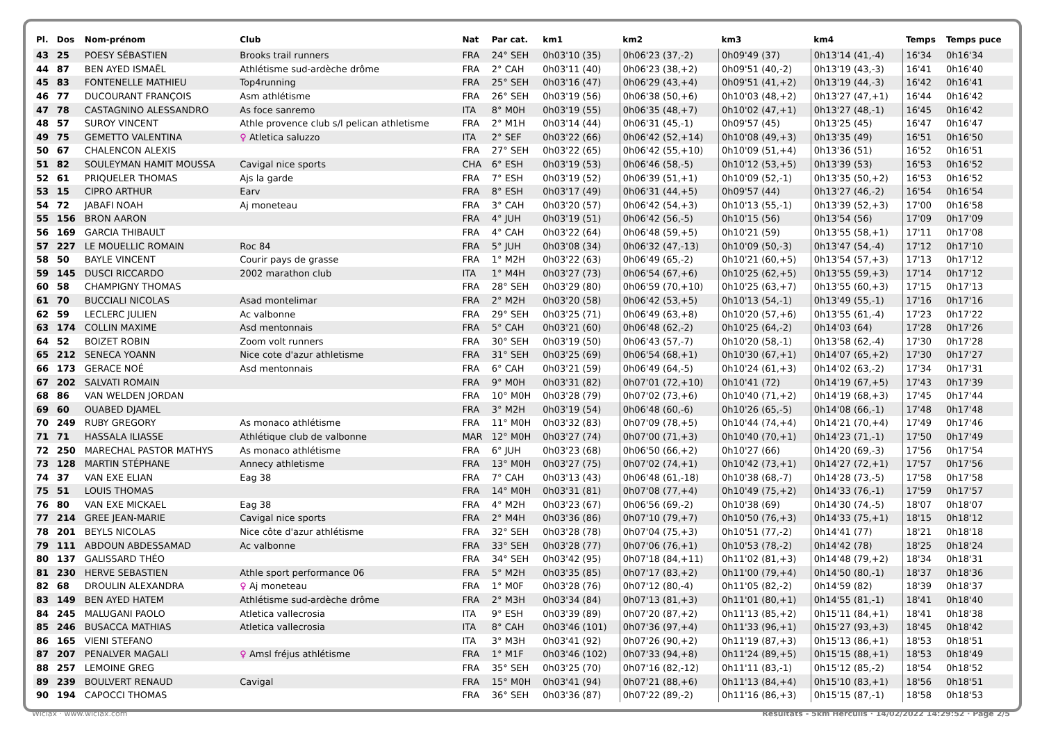| Pl. | Dos | Nom-prénom | Club | Nat | Par cat. | km1 | km2 | km3 | km4 | Temps | Temps puce |
| --- | --- | --- | --- | --- | --- | --- | --- | --- | --- | --- | --- |
| 43 | 25 | POESY SÉBASTIEN | Brooks trail runners | FRA | 24° SEH | 0h03'10 (35) | 0h06'23 (37,-2) | 0h09'49 (37) | 0h13'14 (41,-4) | 16'34 | 0h16'34 |
| 44 | 87 | BEN AYED ISMAËL | Athlétisme sud-ardèche drôme | FRA | 2° CAH | 0h03'11 (40) | 0h06'23 (38,+2) | 0h09'51 (40,-2) | 0h13'19 (43,-3) | 16'41 | 0h16'40 |
| 45 | 83 | FONTENELLE MATHIEU | Top4running | FRA | 25° SEH | 0h03'16 (47) | 0h06'29 (43,+4) | 0h09'51 (41,+2) | 0h13'19 (44,-3) | 16'42 | 0h16'41 |
| 46 | 77 | DUCOURANT FRANÇOIS | Asm athlétisme | FRA | 26° SEH | 0h03'19 (56) | 0h06'38 (50,+6) | 0h10'03 (48,+2) | 0h13'27 (47,+1) | 16'44 | 0h16'42 |
| 47 | 78 | CASTAGNINO ALESSANDRO | As foce sanremo | ITA | 8° M0H | 0h03'19 (55) | 0h06'35 (48,+7) | 0h10'02 (47,+1) | 0h13'27 (48,-1) | 16'45 | 0h16'42 |
| 48 | 57 | SUROY VINCENT | Athle provence club s/l pelican athletisme | FRA | 2° M1H | 0h03'14 (44) | 0h06'31 (45,-1) | 0h09'57 (45) | 0h13'25 (45) | 16'47 | 0h16'47 |
| 49 | 75 | GEMETTO VALENTINA | ♀ Atletica saluzzo | ITA | 2° SEF | 0h03'22 (66) | 0h06'42 (52,+14) | 0h10'08 (49,+3) | 0h13'35 (49) | 16'51 | 0h16'50 |
| 50 | 67 | CHALENCON ALEXIS | | FRA | 27° SEH | 0h03'22 (65) | 0h06'42 (55,+10) | 0h10'09 (51,+4) | 0h13'36 (51) | 16'52 | 0h16'51 |
| 51 | 82 | SOULEYMAN HAMIT MOUSSA | Cavigal nice sports | CHA | 6° ESH | 0h03'19 (53) | 0h06'46 (58,-5) | 0h10'12 (53,+5) | 0h13'39 (53) | 16'53 | 0h16'52 |
| 52 | 61 | PRIQUELER THOMAS | Ajs la garde | FRA | 7° ESH | 0h03'19 (52) | 0h06'39 (51,+1) | 0h10'09 (52,-1) | 0h13'35 (50,+2) | 16'53 | 0h16'52 |
| 53 | 15 | CIPRO ARTHUR | Earv | FRA | 8° ESH | 0h03'17 (49) | 0h06'31 (44,+5) | 0h09'57 (44) | 0h13'27 (46,-2) | 16'54 | 0h16'54 |
| 54 | 72 | JABAFI NOAH | Aj moneteau | FRA | 3° CAH | 0h03'20 (57) | 0h06'42 (54,+3) | 0h10'13 (55,-1) | 0h13'39 (52,+3) | 17'00 | 0h16'58 |
| 55 | 156 | BRON AARON | | FRA | 4° JUH | 0h03'19 (51) | 0h06'42 (56,-5) | 0h10'15 (56) | 0h13'54 (56) | 17'09 | 0h17'09 |
| 56 | 169 | GARCIA THIBAULT | | FRA | 4° CAH | 0h03'22 (64) | 0h06'48 (59,+5) | 0h10'21 (59) | 0h13'55 (58,+1) | 17'11 | 0h17'08 |
| 57 | 227 | LE MOUELLIC ROMAIN | Roc 84 | FRA | 5° JUH | 0h03'08 (34) | 0h06'32 (47,-13) | 0h10'09 (50,-3) | 0h13'47 (54,-4) | 17'12 | 0h17'10 |
| 58 | 50 | BAYLE VINCENT | Courir pays de grasse | FRA | 1° M2H | 0h03'22 (63) | 0h06'49 (65,-2) | 0h10'21 (60,+5) | 0h13'54 (57,+3) | 17'13 | 0h17'12 |
| 59 | 145 | DUSCI RICCARDO | 2002 marathon club | ITA | 1° M4H | 0h03'27 (73) | 0h06'54 (67,+6) | 0h10'25 (62,+5) | 0h13'55 (59,+3) | 17'14 | 0h17'12 |
| 60 | 58 | CHAMPIGNY THOMAS | | FRA | 28° SEH | 0h03'29 (80) | 0h06'59 (70,+10) | 0h10'25 (63,+7) | 0h13'55 (60,+3) | 17'15 | 0h17'13 |
| 61 | 70 | BUCCIALI NICOLAS | Asad montelimar | FRA | 2° M2H | 0h03'20 (58) | 0h06'42 (53,+5) | 0h10'13 (54,-1) | 0h13'49 (55,-1) | 17'16 | 0h17'16 |
| 62 | 59 | LECLERC JULIEN | Ac valbonne | FRA | 29° SEH | 0h03'25 (71) | 0h06'49 (63,+8) | 0h10'20 (57,+6) | 0h13'55 (61,-4) | 17'23 | 0h17'22 |
| 63 | 174 | COLLIN MAXIME | Asd mentonnais | FRA | 5° CAH | 0h03'21 (60) | 0h06'48 (62,-2) | 0h10'25 (64,-2) | 0h14'03 (64) | 17'28 | 0h17'26 |
| 64 | 52 | BOIZET ROBIN | Zoom volt runners | FRA | 30° SEH | 0h03'19 (50) | 0h06'43 (57,-7) | 0h10'20 (58,-1) | 0h13'58 (62,-4) | 17'30 | 0h17'28 |
| 65 | 212 | SENECA YOANN | Nice cote d'azur athletisme | FRA | 31° SEH | 0h03'25 (69) | 0h06'54 (68,+1) | 0h10'30 (67,+1) | 0h14'07 (65,+2) | 17'30 | 0h17'27 |
| 66 | 173 | GERACE NOÉ | Asd mentonnais | FRA | 6° CAH | 0h03'21 (59) | 0h06'49 (64,-5) | 0h10'24 (61,+3) | 0h14'02 (63,-2) | 17'34 | 0h17'31 |
| 67 | 202 | SALVATI ROMAIN | | FRA | 9° M0H | 0h03'31 (82) | 0h07'01 (72,+10) | 0h10'41 (72) | 0h14'19 (67,+5) | 17'43 | 0h17'39 |
| 68 | 86 | VAN WELDEN JORDAN | | FRA | 10° M0H | 0h03'28 (79) | 0h07'02 (73,+6) | 0h10'40 (71,+2) | 0h14'19 (68,+3) | 17'45 | 0h17'44 |
| 69 | 60 | OUABED DJAMEL | | FRA | 3° M2H | 0h03'19 (54) | 0h06'48 (60,-6) | 0h10'26 (65,-5) | 0h14'08 (66,-1) | 17'48 | 0h17'48 |
| 70 | 249 | RUBY GREGORY | As monaco athlétisme | FRA | 11° M0H | 0h03'32 (83) | 0h07'09 (78,+5) | 0h10'44 (74,+4) | 0h14'21 (70,+4) | 17'49 | 0h17'46 |
| 71 | 71 | HASSALA ILIASSE | Athlétique club de valbonne | MAR | 12° M0H | 0h03'27 (74) | 0h07'00 (71,+3) | 0h10'40 (70,+1) | 0h14'23 (71,-1) | 17'50 | 0h17'49 |
| 72 | 250 | MARECHAL PASTOR MATHYS | As monaco athlétisme | FRA | 6° JUH | 0h03'23 (68) | 0h06'50 (66,+2) | 0h10'27 (66) | 0h14'20 (69,-3) | 17'56 | 0h17'54 |
| 73 | 128 | MARTIN STÉPHANE | Annecy athletisme | FRA | 13° M0H | 0h03'27 (75) | 0h07'02 (74,+1) | 0h10'42 (73,+1) | 0h14'27 (72,+1) | 17'57 | 0h17'56 |
| 74 | 37 | VAN EXE ELIAN | Eag 38 | FRA | 7° CAH | 0h03'13 (43) | 0h06'48 (61,-18) | 0h10'38 (68,-7) | 0h14'28 (73,-5) | 17'58 | 0h17'58 |
| 75 | 51 | LOUIS THOMAS | | FRA | 14° M0H | 0h03'31 (81) | 0h07'08 (77,+4) | 0h10'49 (75,+2) | 0h14'33 (76,-1) | 17'59 | 0h17'57 |
| 76 | 80 | VAN EXE MICKAEL | Eag 38 | FRA | 4° M2H | 0h03'23 (67) | 0h06'56 (69,-2) | 0h10'38 (69) | 0h14'30 (74,-5) | 18'07 | 0h18'07 |
| 77 | 214 | GREE JEAN-MARIE | Cavigal nice sports | FRA | 2° M4H | 0h03'36 (86) | 0h07'10 (79,+7) | 0h10'50 (76,+3) | 0h14'33 (75,+1) | 18'15 | 0h18'12 |
| 78 | 201 | BEYLS NICOLAS | Nice côte d'azur athlétisme | FRA | 32° SEH | 0h03'28 (78) | 0h07'04 (75,+3) | 0h10'51 (77,-2) | 0h14'41 (77) | 18'21 | 0h18'18 |
| 79 | 111 | ABDOUN ABDESSAMAD | Ac valbonne | FRA | 33° SEH | 0h03'28 (77) | 0h07'06 (76,+1) | 0h10'53 (78,-2) | 0h14'42 (78) | 18'25 | 0h18'24 |
| 80 | 137 | GALISSARD THÉO | | FRA | 34° SEH | 0h03'42 (95) | 0h07'18 (84,+11) | 0h11'02 (81,+3) | 0h14'48 (79,+2) | 18'34 | 0h18'31 |
| 81 | 230 | HERVE SEBASTIEN | Athle sport performance 06 | FRA | 5° M2H | 0h03'35 (85) | 0h07'17 (83,+2) | 0h11'00 (79,+4) | 0h14'50 (80,-1) | 18'37 | 0h18'36 |
| 82 | 68 | DROULIN ALEXANDRA | ♀ Aj moneteau | FRA | 1° M0F | 0h03'28 (76) | 0h07'12 (80,-4) | 0h11'05 (82,-2) | 0h14'59 (82) | 18'39 | 0h18'37 |
| 83 | 149 | BEN AYED HATEM | Athlétisme sud-ardèche drôme | FRA | 2° M3H | 0h03'34 (84) | 0h07'13 (81,+3) | 0h11'01 (80,+1) | 0h14'55 (81,-1) | 18'41 | 0h18'40 |
| 84 | 245 | MALUGANI PAOLO | Atletica vallecrosia | ITA | 9° ESH | 0h03'39 (89) | 0h07'20 (87,+2) | 0h11'13 (85,+2) | 0h15'11 (84,+1) | 18'41 | 0h18'38 |
| 85 | 246 | BUSACCA MATHIAS | Atletica vallecrosia | ITA | 8° CAH | 0h03'46 (101) | 0h07'36 (97,+4) | 0h11'33 (96,+1) | 0h15'27 (93,+3) | 18'45 | 0h18'42 |
| 86 | 165 | VIENI STEFANO | | ITA | 3° M3H | 0h03'41 (92) | 0h07'26 (90,+2) | 0h11'19 (87,+3) | 0h15'13 (86,+1) | 18'53 | 0h18'51 |
| 87 | 207 | PENALVER MAGALI | ♀ Amsl fréjus athlétisme | FRA | 1° M1F | 0h03'46 (102) | 0h07'33 (94,+8) | 0h11'24 (89,+5) | 0h15'15 (88,+1) | 18'53 | 0h18'49 |
| 88 | 257 | LEMOINE GREG | | FRA | 35° SEH | 0h03'25 (70) | 0h07'16 (82,-12) | 0h11'11 (83,-1) | 0h15'12 (85,-2) | 18'54 | 0h18'52 |
| 89 | 239 | BOULVERT RENAUD | Cavigal | FRA | 15° M0H | 0h03'41 (94) | 0h07'21 (88,+6) | 0h11'13 (84,+4) | 0h15'10 (83,+1) | 18'56 | 0h18'51 |
| 90 | 194 | CAPOCCI THOMAS | | FRA | 36° SEH | 0h03'36 (87) | 0h07'22 (89,-2) | 0h11'16 (86,+3) | 0h15'15 (87,-1) | 18'58 | 0h18'53 |
Wiclax · www.wiclax.com Résultats - 5km Herculis · 14/02/2022 14:29:52 · Page 2/5